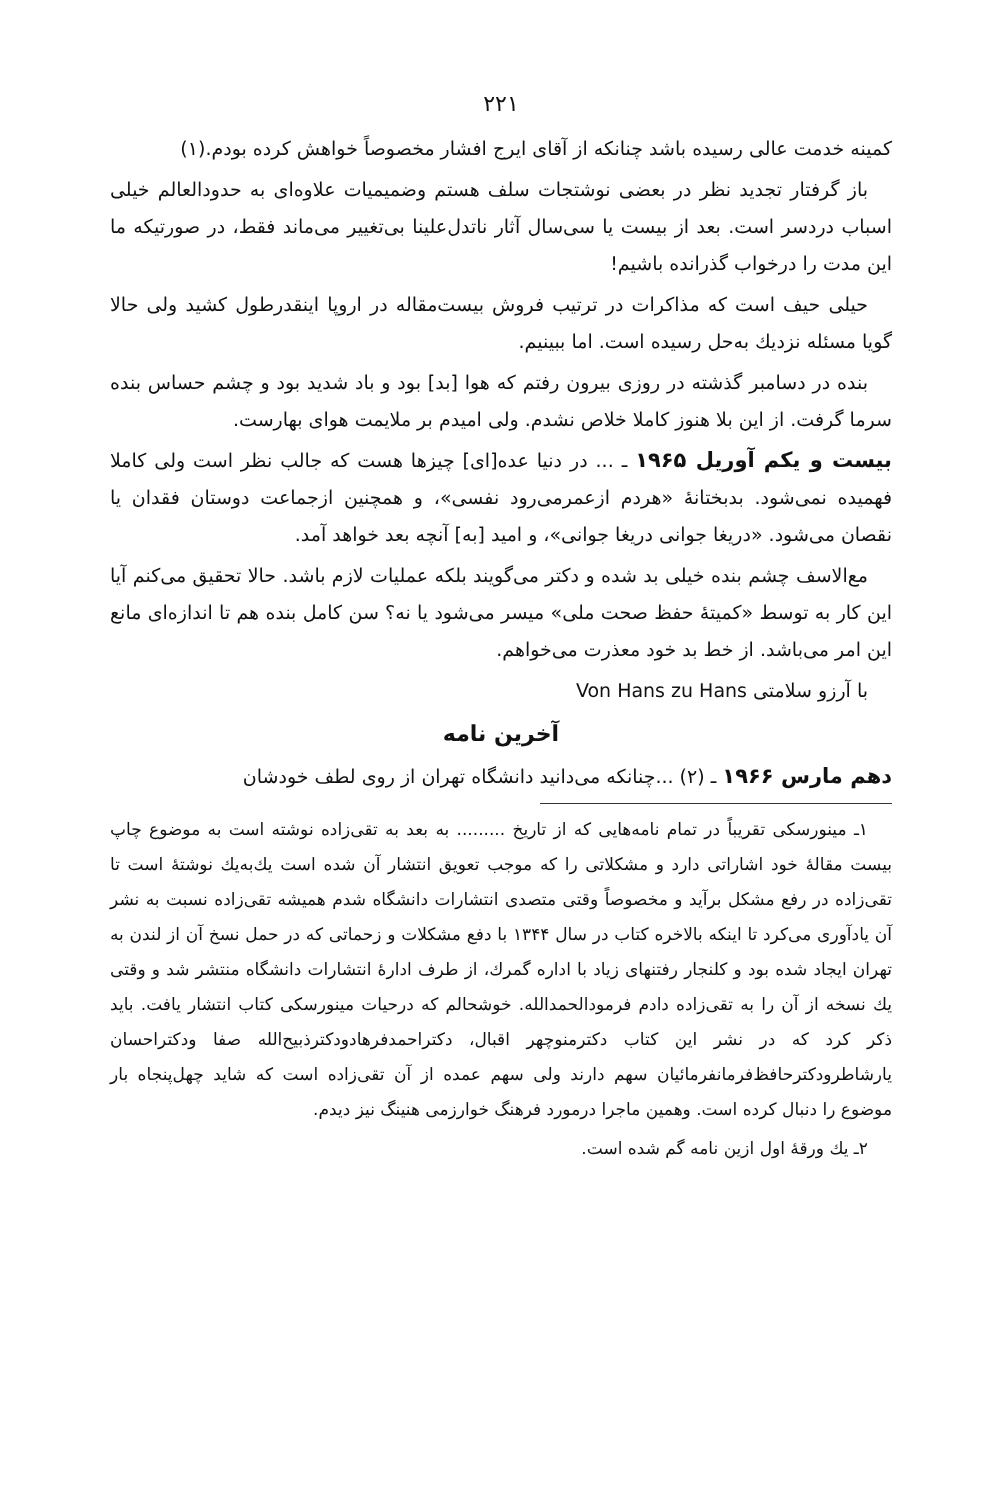۲۲۱
کمینه خدمت عالی رسیده باشد چنانکه از آقای ایرج افشار مخصوصاً خواهش کرده بودم.(۱)
باز گرفتار تجدید نظر در بعضی نوشتجات سلف هستم وضمیمیات علاوه‌ای به حدودالعالم خیلی اسباب دردسر است. بعد از بیست یا سی‌سال آثار ناتدل‌علینا بی‌تغییر می‌ماند فقط، در صورتیکه ما این مدت را درخواب گذرانده باشیم!
حیلی حیف است که مذاکرات در ترتیب فروش بیست‌مقاله در اروپا اینقدرطول کشید ولی حالا گویا مسئله نزدیك به‌حل رسیده است. اما ببینیم.
بنده در دسامبر گذشته در روزی بیرون رفتم که هوا [بد] بود و باد شدید بود و چشم حساس بنده سرما گرفت. از این بلا هنوز کاملا خلاص نشدم. ولی امیدم بر ملایمت هوای بهارست.
بیست و یکم آوریل ۱۹۶۵ ـ ... در دنیا عده[ای] چیزها هست که جالب نظر است ولی کاملا فهمیده نمی‌شود. بدبختانهٔ «هردم ازعمرمی‌رود نفسی»، و همچنین ازجماعت دوستان فقدان یا نقصان می‌شود. «دریغا جوانی دریغا جوانی»، و امید [به] آنچه بعد خواهد آمد.
مع‌الاسف چشم بنده خیلی بد شده و دکتر می‌گویند بلکه عملیات لازم باشد. حالا تحقیق می‌کنم آیا این کار به توسط «کمیتهٔ حفظ صحت ملی» میسر می‌شود یا نه؟ سن کامل بنده هم تا اندازه‌ای مانع این امر می‌باشد. از خط بد خود معذرت می‌خواهم.
با آرزو سلامتی Von Hans zu Hans
آخرین نامه
دهم مارس ۱۹۶۶ ـ (۲) ...چنانکه می‌دانید دانشگاه تهران از روی لطف خودشان
۱ـ مینورسکی تقریباً در تمام نامه‌هایی که از تاریخ ......... به بعد به تقی‌زاده نوشته است به موضوع چاپ بیست مقالهٔ خود اشاراتی دارد و مشکلاتی را که موجب تعویق انتشار آن شده است یك‌به‌یك نوشتهٔ است تا تقی‌زاده در رفع مشکل برآید و مخصوصاً وقتی متصدی انتشارات دانشگاه شدم همیشه تقی‌زاده نسبت به نشر آن یادآوری می‌کرد تا اینکه بالاخره کتاب در سال ۱۳۴۴ با دفع مشکلات و زحماتی که در حمل نسخ آن از لندن به تهران ایجاد شده بود و کلنجار رفتنهای زیاد با اداره گمرك، از طرف ادارهٔ انتشارات دانشگاه منتشر شد و وقتی یك نسخه از آن را به تقی‌زاده دادم فرمودالحمدالله. خوشحالم که درحیات مینورسکی کتاب انتشار یافت. باید ذکر کرد که در نشر این کتاب دکترمنوچهر اقبال، دکتراحمدفرهادودکترذبیح‌الله صفا ودکتراحسان یارشاطرودکترحافظ‌فرمانفرمائیان سهم دارند ولی سهم عمده از آن تقی‌زاده است که شاید چهل‌پنجاه بار موضوع را دنبال کرده است. وهمین ماجرا درمورد فرهنگ خوارزمی هنینگ نیز دیدم.
۲ـ یك ورقهٔ اول ازین نامه گم شده است.